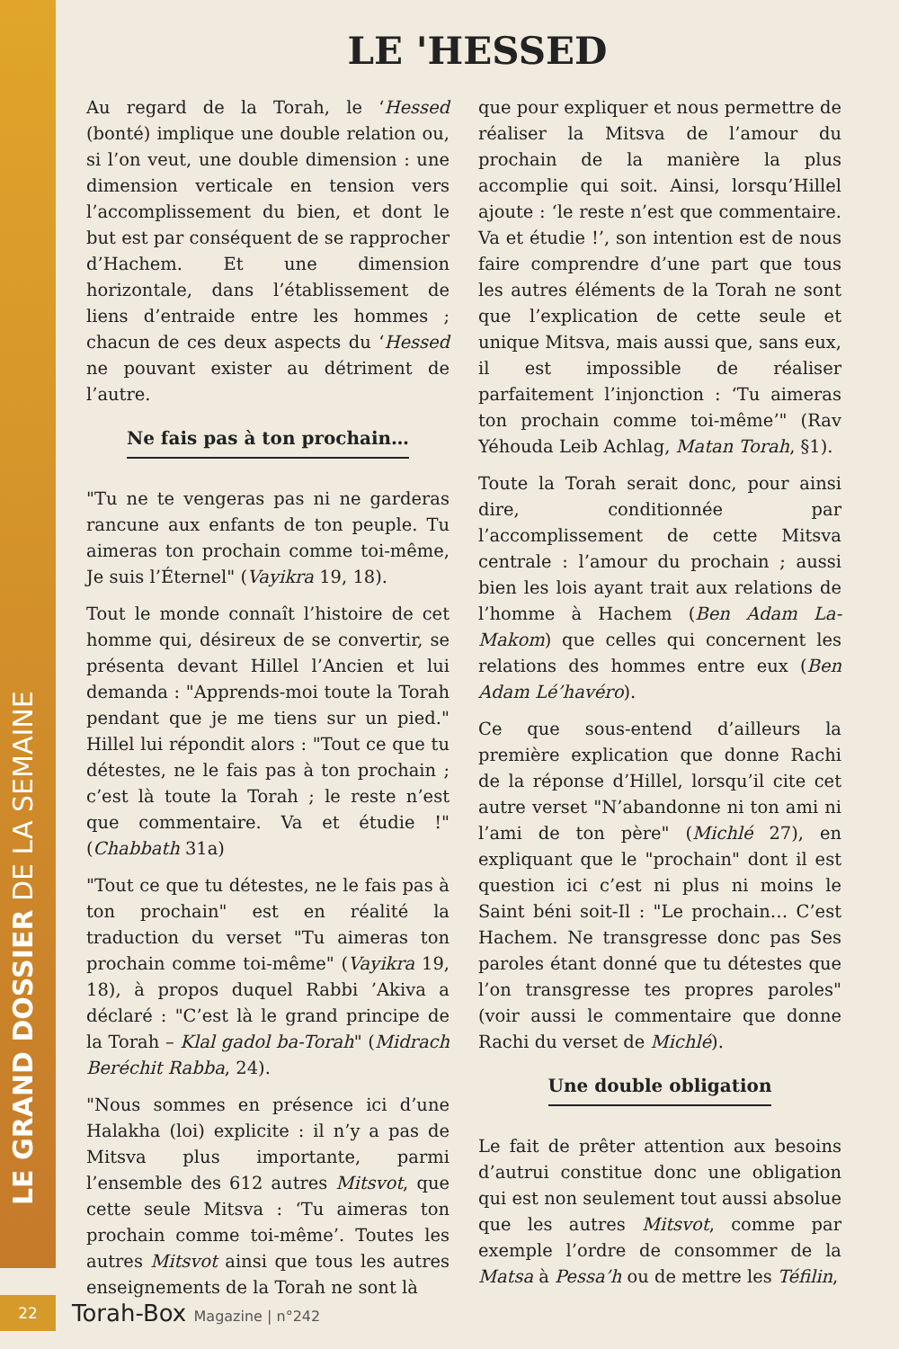LE GRAND DOSSIER DE LA SEMAINE
LE 'HESSED
Au regard de la Torah, le ‘Hessed (bonté) implique une double relation ou, si l’on veut, une double dimension : une dimension verticale en tension vers l’accomplissement du bien, et dont le but est par conséquent de se rapprocher d’Hachem. Et une dimension horizontale, dans l’établissement de liens d’entraide entre les hommes ; chacun de ces deux aspects du ‘Hessed ne pouvant exister au détriment de l’autre.
Ne fais pas à ton prochain…
"Tu ne te vengeras pas ni ne garderas rancune aux enfants de ton peuple. Tu aimeras ton prochain comme toi-même, Je suis l’Éternel" (Vayikra 19, 18).
Tout le monde connaît l’histoire de cet homme qui, désireux de se convertir, se présenta devant Hillel l’Ancien et lui demanda : "Apprends-moi toute la Torah pendant que je me tiens sur un pied." Hillel lui répondit alors : "Tout ce que tu détestes, ne le fais pas à ton prochain ; c’est là toute la Torah ; le reste n’est que commentaire. Va et étudie !" (Chabbath 31a)
"Tout ce que tu détestes, ne le fais pas à ton prochain" est en réalité la traduction du verset "Tu aimeras ton prochain comme toi-même" (Vayikra 19, 18), à propos duquel Rabbi ’Akiva a déclaré : "C’est là le grand principe de la Torah – Klal gadol ba-Torah" (Midrach Beréchit Rabba, 24).
"Nous sommes en présence ici d’une Halakha (loi) explicite : il n’y a pas de Mitsva plus importante, parmi l’ensemble des 612 autres Mitsvot, que cette seule Mitsva : ‘Tu aimeras ton prochain comme toi-même’. Toutes les autres Mitsvot ainsi que tous les autres enseignements de la Torah ne sont là
que pour expliquer et nous permettre de réaliser la Mitsva de l’amour du prochain de la manière la plus accomplie qui soit. Ainsi, lorsqu’Hillel ajoute : ‘le reste n’est que commentaire. Va et étudie !’, son intention est de nous faire comprendre d’une part que tous les autres éléments de la Torah ne sont que l’explication de cette seule et unique Mitsva, mais aussi que, sans eux, il est impossible de réaliser parfaitement l’injonction : ‘Tu aimeras ton prochain comme toi-même’" (Rav Yéhouda Leib Achlag, Matan Torah, §1).
Toute la Torah serait donc, pour ainsi dire, conditionnée par l’accomplissement de cette Mitsva centrale : l’amour du prochain ; aussi bien les lois ayant trait aux relations de l’homme à Hachem (Ben Adam La-Makom) que celles qui concernent les relations des hommes entre eux (Ben Adam Lé’havéro).
Ce que sous-entend d’ailleurs la première explication que donne Rachi de la réponse d’Hillel, lorsqu’il cite cet autre verset "N’abandonne ni ton ami ni l’ami de ton père" (Michlé 27), en expliquant que le "prochain" dont il est question ici c’est ni plus ni moins le Saint béni soit-Il : "Le prochain… C’est Hachem. Ne transgresse donc pas Ses paroles étant donné que tu détestes que l’on transgresse tes propres paroles" (voir aussi le commentaire que donne Rachi du verset de Michlé).
Une double obligation
Le fait de prêter attention aux besoins d’autrui constitue donc une obligation qui est non seulement tout aussi absolue que les autres Mitsvot, comme par exemple l’ordre de consommer de la Matsa à Pessa’h ou de mettre les Téfilin,
22
Torah-Box Magazine | n°242